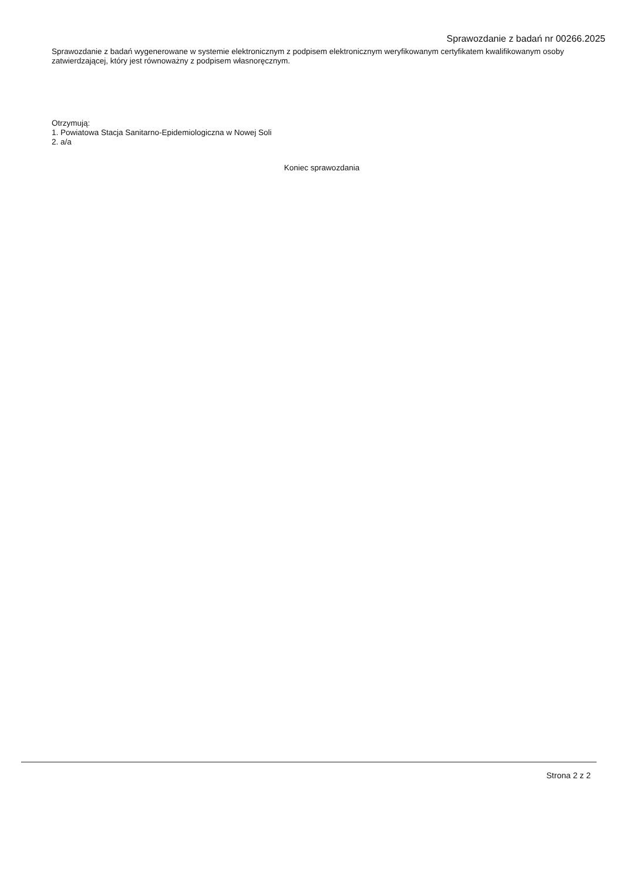Sprawozdanie z badań nr 00266.2025
Sprawozdanie z badań wygenerowane w systemie elektronicznym z podpisem elektronicznym weryfikowanym certyfikatem kwalifikowanym osoby zatwierdzającej, który jest równoważny z podpisem własnoręcznym.
Otrzymują:
1. Powiatowa Stacja Sanitarno-Epidemiologiczna w Nowej Soli
2. a/a
Koniec sprawozdania
Strona 2 z 2